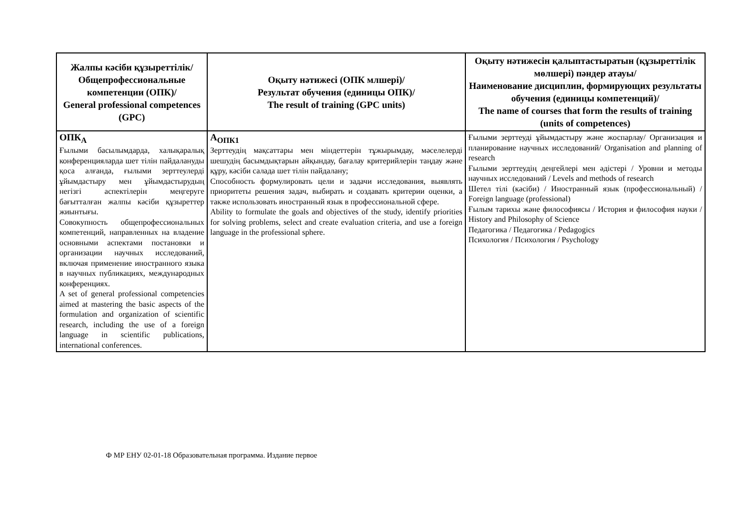| Жалпы кәсіби құзыреттілік/ Общепрофессиональные компетенции (ОПК)/ General professional competences (GPC) | Оқыту нәтижесі (ОПК млшері)/ Результат обучения (единицы ОПК)/ The result of training (GPC units) | Оқыту нәтижесін қалыптастыратын (құзыреттілік мөлшері) пәндер атауы/ Наименование дисциплин, формирующих результаты обучения (единицы компетенций)/ The name of courses that form the results of training (units of competences) |
| --- | --- | --- |
| ОПК<sub>А</sub> Ғылыми басылымдарда, халықаралық конференцияларда шет тілін пайдалануды қоса алғанда, ғылыми зерттеулерді ұйымдастыру мен ұйымдастырудың негізгі аспектілерін меңгеруге бағытталған жалпы кәсіби құзыреттер жиынтығы. Совокупность общепрофессиональных компетенций, направленных на владение основными аспектами постановки и организации научных исследований, включая применение иностранного языка в научных публикациях, международных конференциях. A set of general professional competencies aimed at mastering the basic aspects of the formulation and organization of scientific research, including the use of a foreign language in scientific publications, international conferences. | А<sub>ОПК1</sub> Зерттеудің мақсаттары мен міндеттерін тұжырымдау, мәселелерді шешудің басымдықтарын айқындау, бағалау критерийлерін таңдау және құру, кәсіби салада шет тілін пайдалану; Способность формулировать цели и задачи исследования, выявлять приоритеты решения задач, выбирать и создавать критерии оценки, а также использовать иностранный язык в профессиональной сфере. Ability to formulate the goals and objectives of the study, identify priorities for solving problems, select and create evaluation criteria, and use a foreign language in the professional sphere. | Ғылыми зерттеуді ұйымдастыру және жоспарлау/ Организация и планирование научных исследований/ Organisation and planning of research Ғылыми зерттеудің деңгейлері мен әдістері / Уровни и методы научных исследований / Levels and methods of research Шетел тілі (кәсіби) / Иностранный язык (профессиональный) / Foreign language (professional) Ғылым тарихы және философиясы / История и философия науки / History and Philosophy of Science Педагогика / Педагогика / Pedagogics Психология / Психология / Psychology |
Ф МР ЕНУ 02-01-18 Образовательная программа. Издание первое